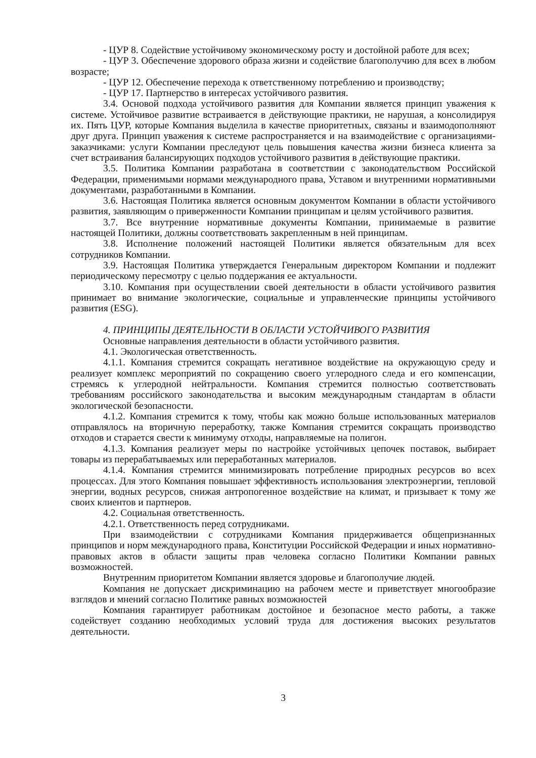- ЦУР 8. Содействие устойчивому экономическому росту и достойной работе для всех;
- ЦУР 3. Обеспечение здорового образа жизни и содействие благополучию для всех в любом возрасте;
- ЦУР 12. Обеспечение перехода к ответственному потреблению и производству;
- ЦУР 17. Партнерство в интересах устойчивого развития.
3.4. Основой подхода устойчивого развития для Компании является принцип уважения к системе. Устойчивое развитие встраивается в действующие практики, не нарушая, а консолидируя их. Пять ЦУР, которые Компания выделила в качестве приоритетных, связаны и взаимодополняют друг друга. Принцип уважения к системе распространяется и на взаимодействие с организациями-заказчиками: услуги Компании преследуют цель повышения качества жизни бизнеса клиента за счет встраивания балансирующих подходов устойчивого развития в действующие практики.
3.5. Политика Компании разработана в соответствии с законодательством Российской Федерации, применимыми нормами международного права, Уставом и внутренними нормативными документами, разработанными в Компании.
3.6. Настоящая Политика является основным документом Компании в области устойчивого развития, заявляющим о приверженности Компании принципам и целям устойчивого развития.
3.7. Все внутренние нормативные документы Компании, принимаемые в развитие настоящей Политики, должны соответствовать закрепленным в ней принципам.
3.8. Исполнение положений настоящей Политики является обязательным для всех сотрудников Компании.
3.9. Настоящая Политика утверждается Генеральным директором Компании и подлежит периодическому пересмотру с целью поддержания ее актуальности.
3.10. Компания при осуществлении своей деятельности в области устойчивого развития принимает во внимание экологические, социальные и управленческие принципы устойчивого развития (ESG).
4. ПРИНЦИПЫ ДЕЯТЕЛЬНОСТИ В ОБЛАСТИ УСТОЙЧИВОГО РАЗВИТИЯ
Основные направления деятельности в области устойчивого развития.
4.1. Экологическая ответственность.
4.1.1. Компания стремится сокращать негативное воздействие на окружающую среду и реализует комплекс мероприятий по сокращению своего углеродного следа и его компенсации, стремясь к углеродной нейтральности. Компания стремится полностью соответствовать требованиям российского законодательства и высоким международным стандартам в области экологической безопасности.
4.1.2. Компания стремится к тому, чтобы как можно больше использованных материалов отправлялось на вторичную переработку, также Компания стремится сокращать производство отходов и старается свести к минимуму отходы, направляемые на полигон.
4.1.3. Компания реализует меры по настройке устойчивых цепочек поставок, выбирает товары из перерабатываемых или переработанных материалов.
4.1.4. Компания стремится минимизировать потребление природных ресурсов во всех процессах. Для этого Компания повышает эффективность использования электроэнергии, тепловой энергии, водных ресурсов, снижая антропогенное воздействие на климат, и призывает к тому же своих клиентов и партнеров.
4.2. Социальная ответственность.
4.2.1. Ответственность перед сотрудниками.
При взаимодействии с сотрудниками Компания придерживается общепризнанных принципов и норм международного права, Конституции Российской Федерации и иных нормативно-правовых актов в области защиты прав человека согласно Политики Компании равных возможностей.
Внутренним приоритетом Компании является здоровье и благополучие людей.
Компания не допускает дискриминацию на рабочем месте и приветствует многообразие взглядов и мнений согласно Политике равных возможностей
Компания гарантирует работникам достойное и безопасное место работы, а также содействует созданию необходимых условий труда для достижения высоких результатов деятельности.
3